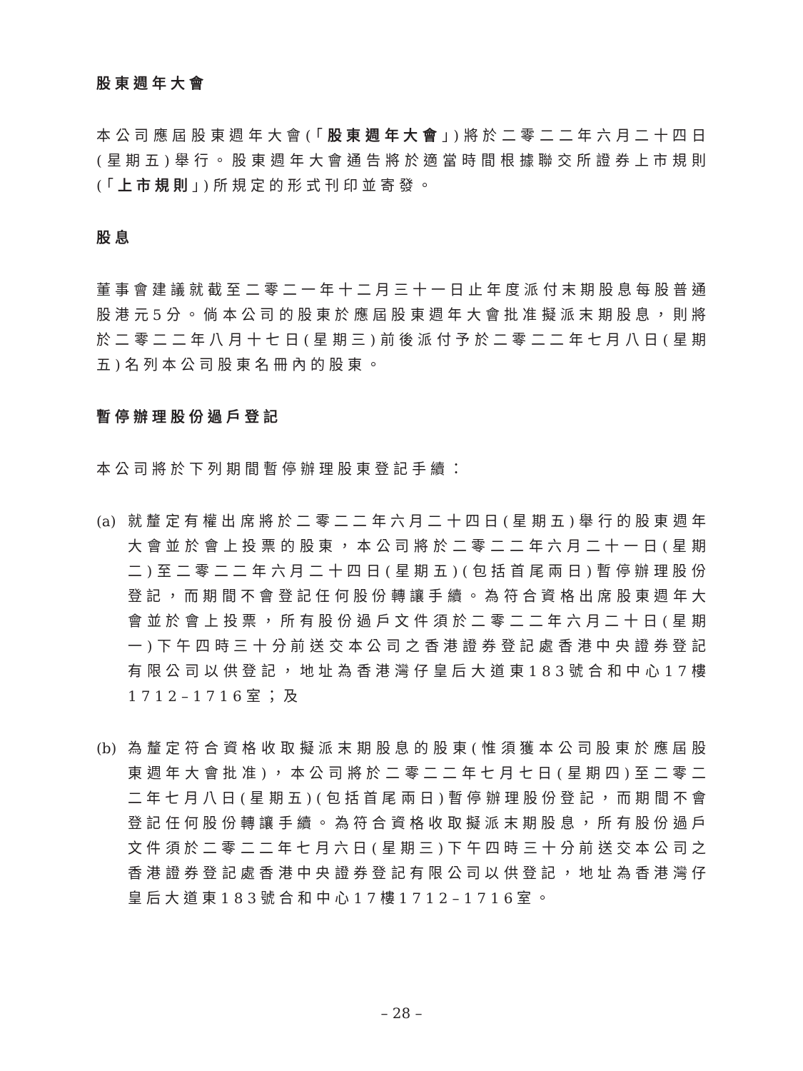股東週年大會
本公司應屆股東週年大會(「股東週年大會」)將於二零二二年六月二十四日(星期五)舉行。股東週年大會通告將於適當時間根據聯交所證券上市規則(「上市規則」)所規定的形式刊印並寄發。
股息
董事會建議就截至二零二一年十二月三十一日止年度派付末期股息每股普通股港元5分。倘本公司的股東於應屆股東週年大會批准擬派末期股息，則將於二零二二年八月十七日(星期三)前後派付予於二零二二年七月八日(星期五)名列本公司股東名冊內的股東。
暫停辦理股份過戶登記
本公司將於下列期間暫停辦理股東登記手續：
(a)
就釐定有權出席將於二零二二年六月二十四日(星期五)舉行的股東週年大會並於會上投票的股東，本公司將於二零二二年六月二十一日(星期二)至二零二二年六月二十四日(星期五)(包括首尾兩日)暫停辦理股份登記，而期間不會登記任何股份轉讓手續。為符合資格出席股東週年大會並於會上投票，所有股份過戶文件須於二零二二年六月二十日(星期一)下午四時三十分前送交本公司之香港證券登記處香港中央證券登記有限公司以供登記，地址為香港灣仔皇后大道東183號合和中心17樓1712–1716室；及
(b)
為釐定符合資格收取擬派末期股息的股東(惟須獲本公司股東於應屆股東週年大會批准)，本公司將於二零二二年七月七日(星期四)至二零二二年七月八日(星期五)(包括首尾兩日)暫停辦理股份登記，而期間不會登記任何股份轉讓手續。為符合資格收取擬派末期股息，所有股份過戶文件須於二零二二年七月六日(星期三)下午四時三十分前送交本公司之香港證券登記處香港中央證券登記有限公司以供登記，地址為香港灣仔皇后大道東183號合和中心17樓1712–1716室。
– 28 –